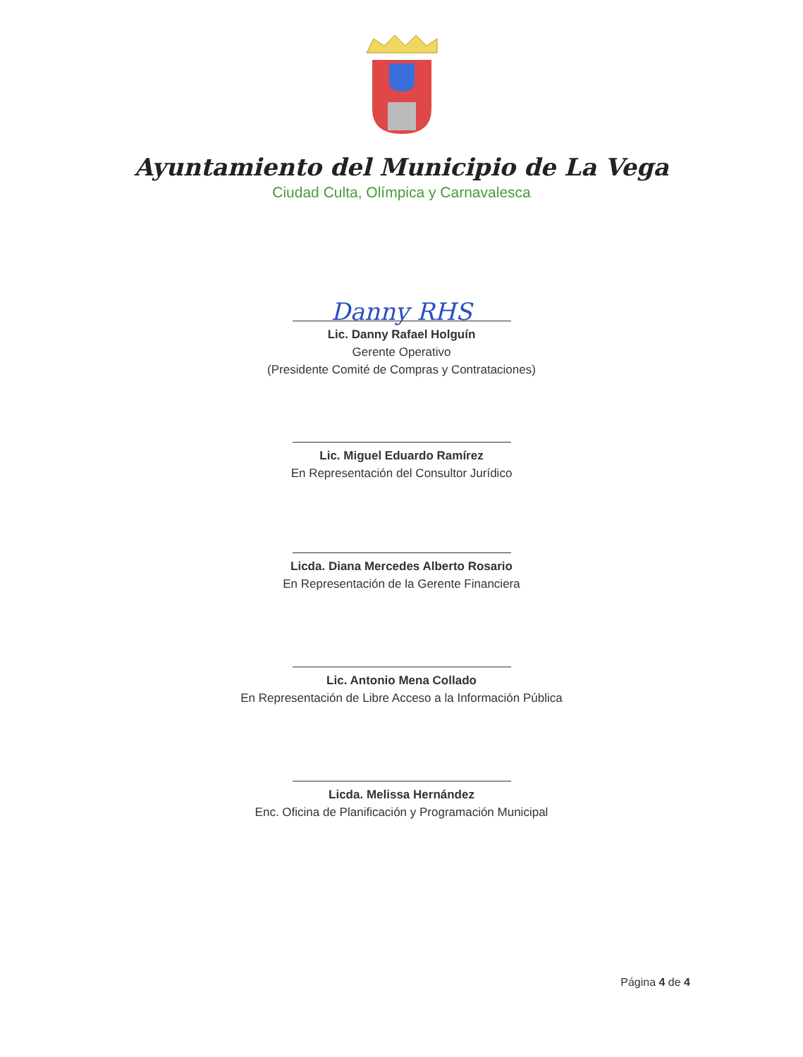Ayuntamiento del Municipio de La Vega
Ciudad Culta, Olímpica y Carnavalesca
Danny RHS
Lic. Danny Rafael Holguín
Gerente Operativo
(Presidente Comité de Compras y Contrataciones)
Lic. Miguel Eduardo Ramírez
En Representación del Consultor Jurídico
Licda. Diana Mercedes Alberto Rosario
En Representación de la Gerente Financiera
Lic. Antonio Mena Collado
En Representación de Libre Acceso a la Información Pública
Licda. Melissa Hernández
Enc. Oficina de Planificación y Programación Municipal
Página 4 de 4